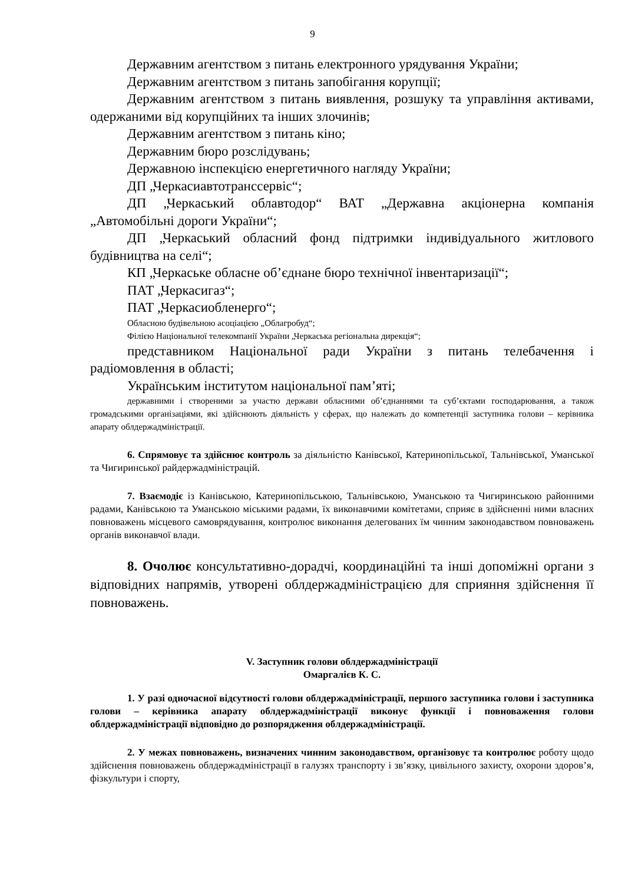9
Державним агентством з питань електронного урядування України;
Державним агентством з питань запобігання корупції;
Державним агентством з питань виявлення, розшуку та управління активами, одержаними від корупційних та інших злочинів;
Державним агентством з питань кіно;
Державним бюро розслідувань;
Державною інспекцією енергетичного нагляду України;
ДП „Черкасиавтотранссервіс“;
ДП „Черкаський облавтодор“ ВАТ „Державна акціонерна компанія „Автомобільні дороги України“;
ДП „Черкаський обласний фонд підтримки індивідуального житлового будівництва на селі“;
КП „Черкаське обласне об’єднане бюро технічної інвентаризації“;
ПАТ „Черкасигаз“;
ПАТ „Черкасиобленерго“;
Обласною будівельною асоціацією „Облагробуд“;
Філією Національної телекомпанії України „Черкаська регіональна дирекція“;
представником Національної ради України з питань телебачення і радіомовлення в області;
Українським інститутом національної пам’яті;
державними і створеними за участю держави обласними об’єднаннями та суб’єктами господарювання, а також громадськими організаціями, які здійснюють діяльність у сферах, що належать до компетенції заступника голови – керівника апарату облдержадміністрації.
6. Спрямовує та здійснює контроль за діяльністю Канівської, Катеринопільської, Тальнівської, Уманської та Чигиринської райдержадміністрацій.
7. Взаємодіє із Канівською, Катеринопільською, Тальнівською, Уманською та Чигиринською районними радами, Канівською та Уманською міськими радами, їх виконавчими комітетами, сприяє в здійсненні ними власних повноважень місцевого самоврядування, контролює виконання делегованих їм чинним законодавством повноважень органів виконавчої влади.
8. Очолює консультативно-дорадчі, координаційні та інші допоміжні органи з відповідних напрямів, утворені облдержадміністрацією для сприяння здійснення її повноважень.
V. Заступник голови облдержадміністрації
Омаргалієв К. С.
1. У разі одночасної відсутності голови облдержадміністрації, першого заступника голови і заступника голови – керівника апарату облдержадміністрації виконує функції і повноваження голови облдержадміністрації відповідно до розпорядження облдержадміністрації.
2. У межах повноважень, визначених чинним законодавством, організовує та контролює роботу щодо здійснення повноважень облдержадміністрації в галузях транспорту і зв’язку, цивільного захисту, охорони здоров’я, фізкультури і спорту,